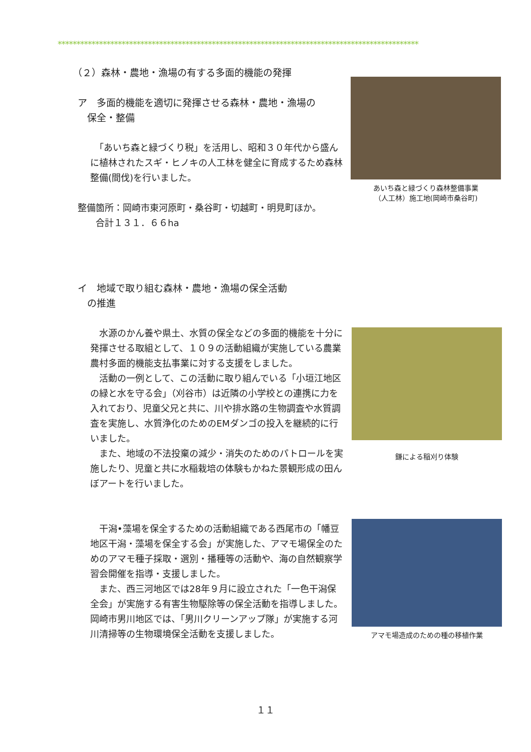************************************************************************************************
（２）森林・農地・漁場の有する多面的機能の発揮
ア　多面的機能を適切に発揮させる森林・農地・漁場の
　保全・整備
　「あいち森と緑づくり税」を活用し、昭和３０年代から盛んに植林されたスギ・ヒノキの人工林を健全に育成するため森林整備(間伐)を行いました。
整備箇所：岡崎市東河原町・桑谷町・切越町・明見町ほか。
　　合計１３１．６６ha
イ　地域で取り組む森林・農地・漁場の保全活動
　の推進
　水源のかん養や県土、水質の保全などの多面的機能を十分に発揮させる取組として、１０９の活動組織が実施している農業農村多面的機能支払事業に対する支援をしました。
　活動の一例として、この活動に取り組んでいる「小垣江地区の緑と水を守る会」（刈谷市）は近隣の小学校との連携に力を入れており、児童父兄と共に、川や排水路の生物調査や水質調査を実施し、水質浄化のためのEMダンゴの投入を継続的に行いました。
　また、地域の不法投棄の減少・消失のためのパトロールを実施したり、児童と共に水稲栽培の体験もかねた景観形成の田んぼアートを行いました。
　干潟•藻場を保全するための活動組織である西尾市の「幡豆地区干潟・藻場を保全する会」が実施した、アマモ場保全のためのアマモ種子採取・選別・播種等の活動や、海の自然観察学習会開催を指導・支援しました。
　また、西三河地区では28年９月に設立された「一色干潟保全会」が実施する有害生物駆除等の保全活動を指導しました。岡崎市男川地区では、「男川クリーンアップ隊」が実施する河川清掃等の生物環境保全活動を支援しました。
あいち森と緑づくり森林整備事業
（人工林）施工地(岡崎市桑谷町)
鎌による稲刈り体験
アマモ場造成のための種の移植作業
１１